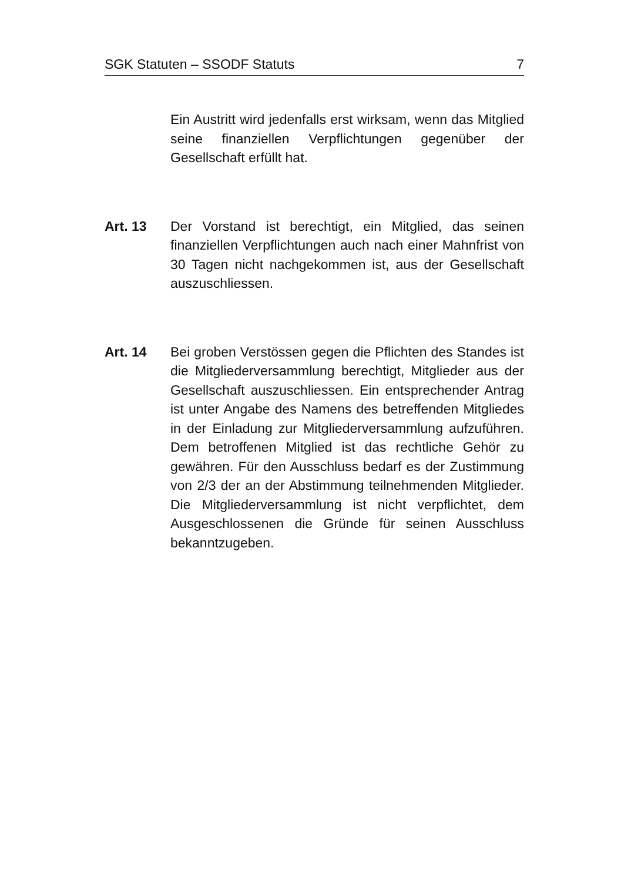SGK Statuten – SSODF Statuts 7
Ein Austritt wird jedenfalls erst wirksam, wenn das Mitglied seine finanziellen Verpflichtungen gegen­über der Gesellschaft erfüllt hat.
Art. 13 Der Vorstand ist berechtigt, ein Mitglied, das seinen finanziellen Verpflichtungen auch nach einer Mahn­frist von 30 Tagen nicht nachgekommen ist, aus der Gesellschaft auszuschliessen.
Art. 14 Bei groben Verstössen gegen die Pflichten des Stan­des ist die Mitgliederversammlung berechtigt, Mit­glieder aus der Gesellschaft auszuschliessen. Ein ent­sprechender Antrag ist unter Angabe des Namens des betreffenden Mitgliedes in der Einladung zur Mit­gliederversammlung aufzuführen. Dem betroffenen Mitglied ist das rechtliche Gehör zu gewähren. Für den Ausschluss bedarf es der Zustimmung von 2/3 der an der Abstimmung teilnehmenden Mitglieder. Die Mitgliederversammlung ist nicht verpflichtet, dem Ausgeschlossenen die Gründe für seinen Aus­schluss bekanntzugeben.